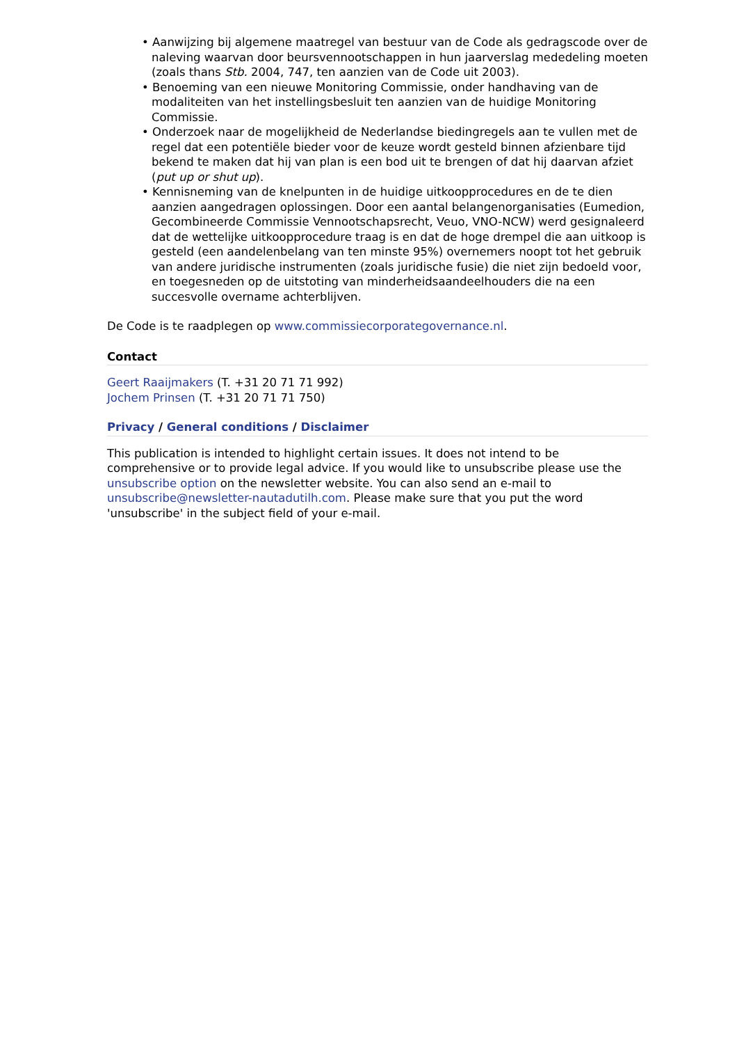• Aanwijzing bij algemene maatregel van bestuur van de Code als gedragscode over de naleving waarvan door beursvennootschappen in hun jaarverslag mededeling moeten (zoals thans Stb. 2004, 747, ten aanzien van de Code uit 2003).
• Benoeming van een nieuwe Monitoring Commissie, onder handhaving van de modaliteiten van het instellingsbesluit ten aanzien van de huidige Monitoring Commissie.
• Onderzoek naar de mogelijkheid de Nederlandse biedingregels aan te vullen met de regel dat een potentiële bieder voor de keuze wordt gesteld binnen afzienbare tijd bekend te maken dat hij van plan is een bod uit te brengen of dat hij daarvan afziet (put up or shut up).
• Kennisneming van de knelpunten in de huidige uitkoopprocedures en de te dien aanzien aangedragen oplossingen. Door een aantal belangenorganisaties (Eumedion, Gecombineerde Commissie Vennootschapsrecht, Veuo, VNO-NCW) werd gesignaleerd dat de wettelijke uitkoopprocedure traag is en dat de hoge drempel die aan uitkoop is gesteld (een aandelenbelang van ten minste 95%) overnemers noopt tot het gebruik van andere juridische instrumenten (zoals juridische fusie) die niet zijn bedoeld voor, en toegesneden op de uitstoting van minderheidsaandeelhouders die na een succesvolle overname achterblijven.
De Code is te raadplegen op www.commissiecorporategovernance.nl.
Contact
Geert Raaijmakers (T. +31 20 71 71 992)
Jochem Prinsen (T. +31 20 71 71 750)
Privacy / General conditions / Disclaimer
This publication is intended to highlight certain issues. It does not intend to be comprehensive or to provide legal advice. If you would like to unsubscribe please use the unsubscribe option on the newsletter website. You can also send an e-mail to unsubscribe@newsletter-nautadutilh.com. Please make sure that you put the word 'unsubscribe' in the subject field of your e-mail.